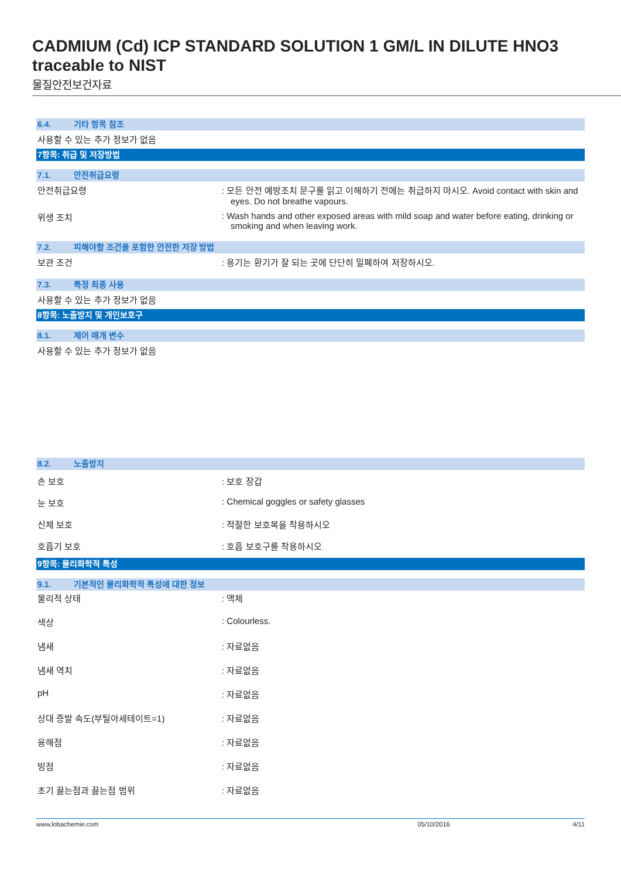CADMIUM (Cd) ICP STANDARD SOLUTION 1 GM/L IN DILUTE HNO3 traceable to NIST
물질안전보건자료
6.4. 기타 항목 참조
사용할 수 있는 추가 정보가 없음
7항목: 취급 및 저장방법
7.1. 안전취급요령
안전취급요령 : 모든 안전 예방조치 문구를 읽고 이해하기 전에는 취급하지 마시오. Avoid contact with skin and eyes. Do not breathe vapours.
위생 조치 : Wash hands and other exposed areas with mild soap and water before eating, drinking or smoking and when leaving work.
7.2. 피해야할 조건을 포함한 안전한 저장 방법
보관 조건 : 용기는 환기가 잘 되는 곳에 단단히 밀폐하여 저장하시오.
7.3. 특정 최종 사용
사용할 수 있는 추가 정보가 없음
8항목: 노출방지 및 개인보호구
8.1. 제어 매개 변수
사용할 수 있는 추가 정보가 없음
8.2. 노출방지
손 보호 : 보호 장갑
눈 보호 : Chemical goggles or safety glasses
신체 보호 : 적절한 보호복을 착용하시오
호흡기 보호 : 호흡 보호구를 착용하시오
9항목: 물리화학적 특성
9.1. 기본적인 물리화학적 특성에 대한 정보
물리적 상태 : 액체
색상 : Colourless.
냄새 : 자료없음
냄새 역치 : 자료없음
pH : 자료없음
상대 증발 속도(부틸아세테이트=1) : 자료없음
융해점 : 자료없음
빙점 : 자료없음
초기 끓는점과 끓는점 범위 : 자료없음
www.lobachemie.com 05/10/2016 4/11